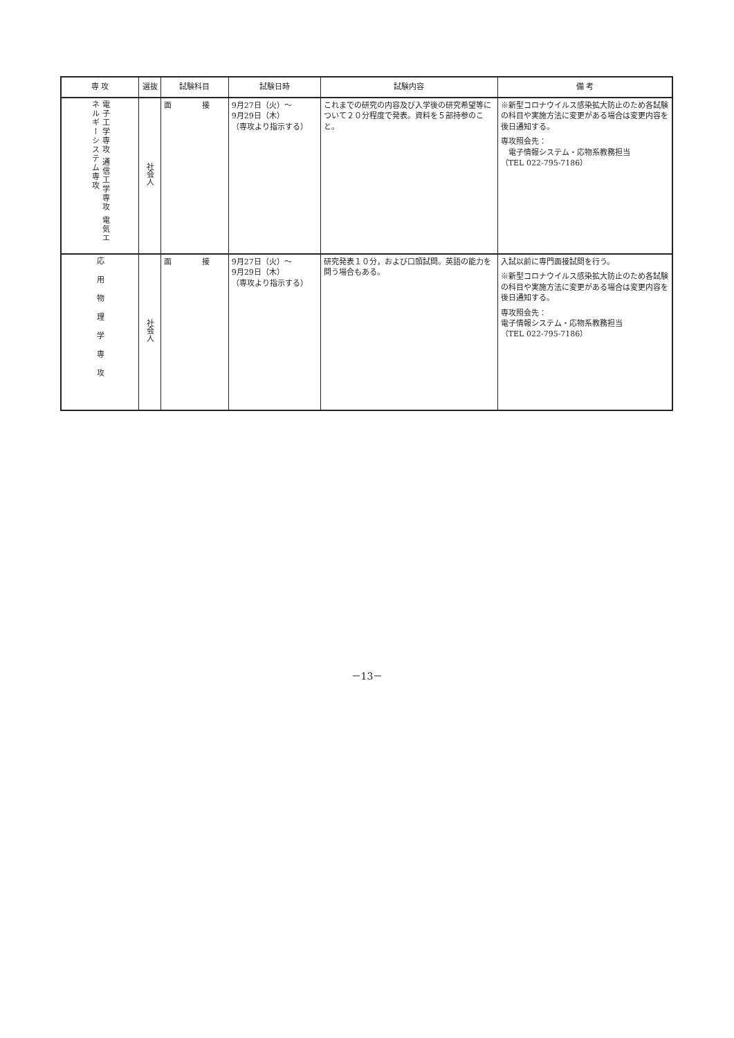| 専 攻 | 選抜 | 試験科目 | 試験日時 | 試験内容 | 備 考 |
| --- | --- | --- | --- | --- | --- |
| 電子工学専攻 通信工学専攻 電気エネルギーシステム専攻 | 社会人 | 面 接 | 9月27日（火）～ 9月29日（木） （専攻より指示する） | これまでの研究の内容及び入学後の研究希望等について２０分程度で発表。資料を５部持参のこと。 | ※新型コロナウイルス感染拡大防止のため各試験の科目や実施方法に変更がある場合は変更内容を後日通知する。 専攻照会先： 電子情報システム・応物系教務担当 （TEL 022-795-7186） |
| 応用物理学専攻 | 社会人 | 面 接 | 9月27日（火）～ 9月29日（木） （専攻より指示する） | 研究発表１０分，および口頭試問。英語の能力を問う場合もある。 | 入試以前に専門面接試問を行う。 ※新型コロナウイルス感染拡大防止のため各試験の科目や実施方法に変更がある場合は変更内容を後日通知する。 専攻照会先： 電子情報システム・応物系教務担当 （TEL 022-795-7186） |
－13－